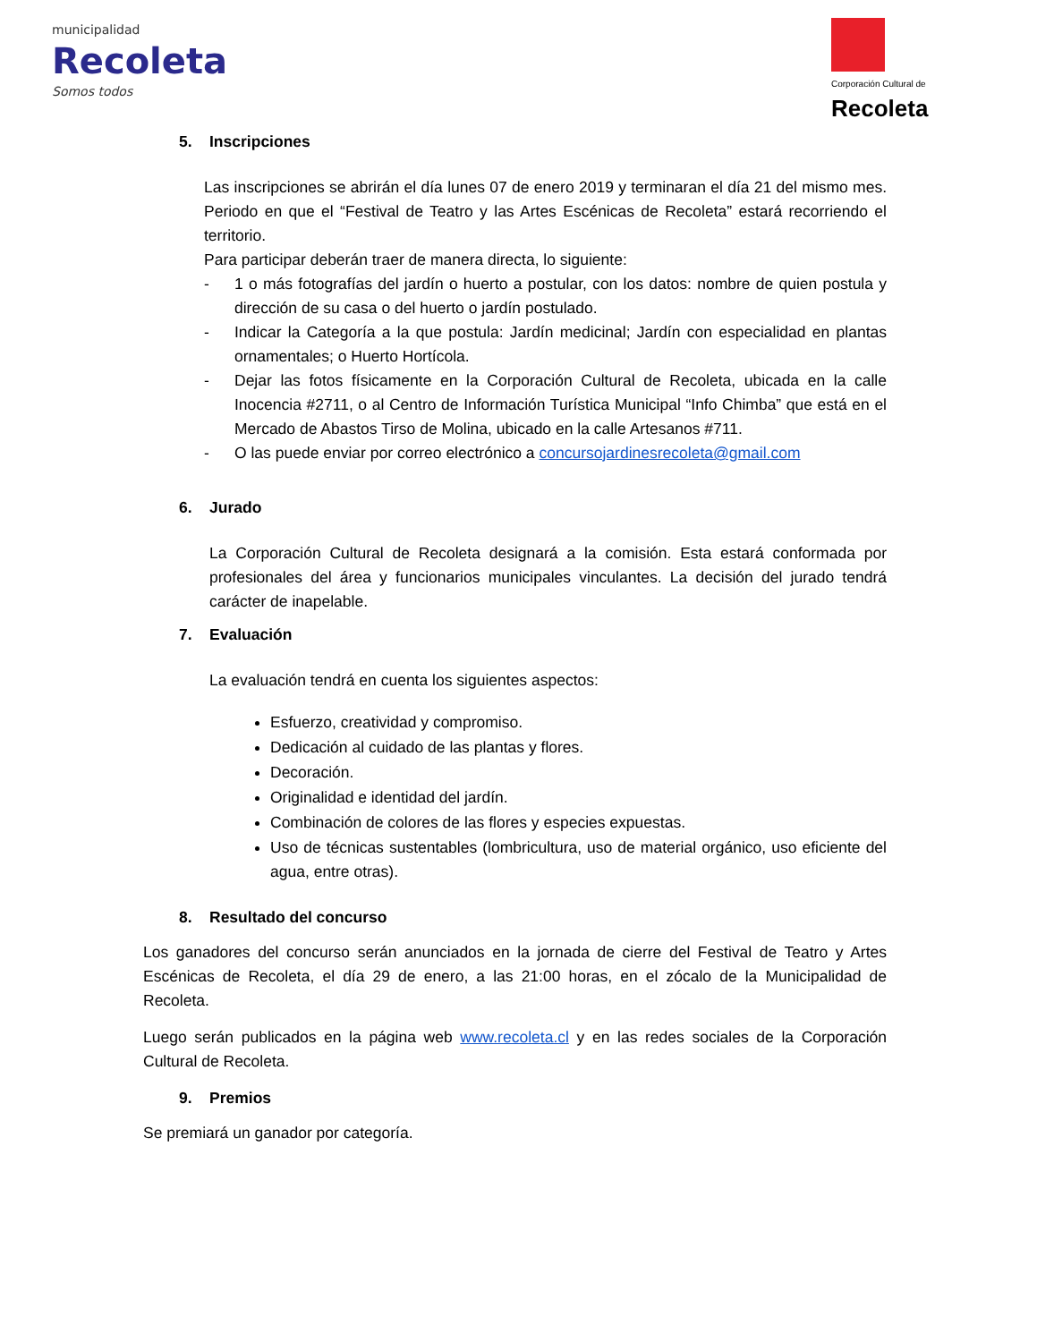municipalidad
Recoleta
Somos todos
Corporación Cultural de
Recoleta
5. Inscripciones
Las inscripciones se abrirán el día lunes 07 de enero 2019 y terminaran el día 21 del mismo mes. Periodo en que el “Festival de Teatro y las Artes Escénicas de Recoleta” estará recorriendo el territorio.
Para participar deberán traer de manera directa, lo siguiente:
- 1 o más fotografías del jardín o huerto a postular, con los datos: nombre de quien postula y dirección de su casa o del huerto o jardín postulado.
- Indicar la Categoría a la que postula: Jardín medicinal; Jardín con especialidad en plantas ornamentales; o Huerto Hortícola.
- Dejar las fotos físicamente en la Corporación Cultural de Recoleta, ubicada en la calle Inocencia #2711, o al Centro de Información Turística Municipal “Info Chimba” que está en el Mercado de Abastos Tirso de Molina, ubicado en la calle Artesanos #711.
- O las puede enviar por correo electrónico a concursojardinesrecoleta@gmail.com
6. Jurado
La Corporación Cultural de Recoleta designará a la comisión. Esta estará conformada por profesionales del área y funcionarios municipales vinculantes. La decisión del jurado tendrá carácter de inapelable.
7. Evaluación
La evaluación tendrá en cuenta los siguientes aspectos:
Esfuerzo, creatividad y compromiso.
Dedicación al cuidado de las plantas y flores.
Decoración.
Originalidad e identidad del jardín.
Combinación de colores de las flores y especies expuestas.
Uso de técnicas sustentables (lombricultura, uso de material orgánico, uso eficiente del agua, entre otras).
8. Resultado del concurso
Los ganadores del concurso serán anunciados en la jornada de cierre del Festival de Teatro y Artes Escénicas de Recoleta, el día 29 de enero, a las 21:00 horas, en el zócalo de la Municipalidad de Recoleta.
Luego serán publicados en la página web www.recoleta.cl y en las redes sociales de la Corporación Cultural de Recoleta.
9. Premios
Se premiará un ganador por categoría.